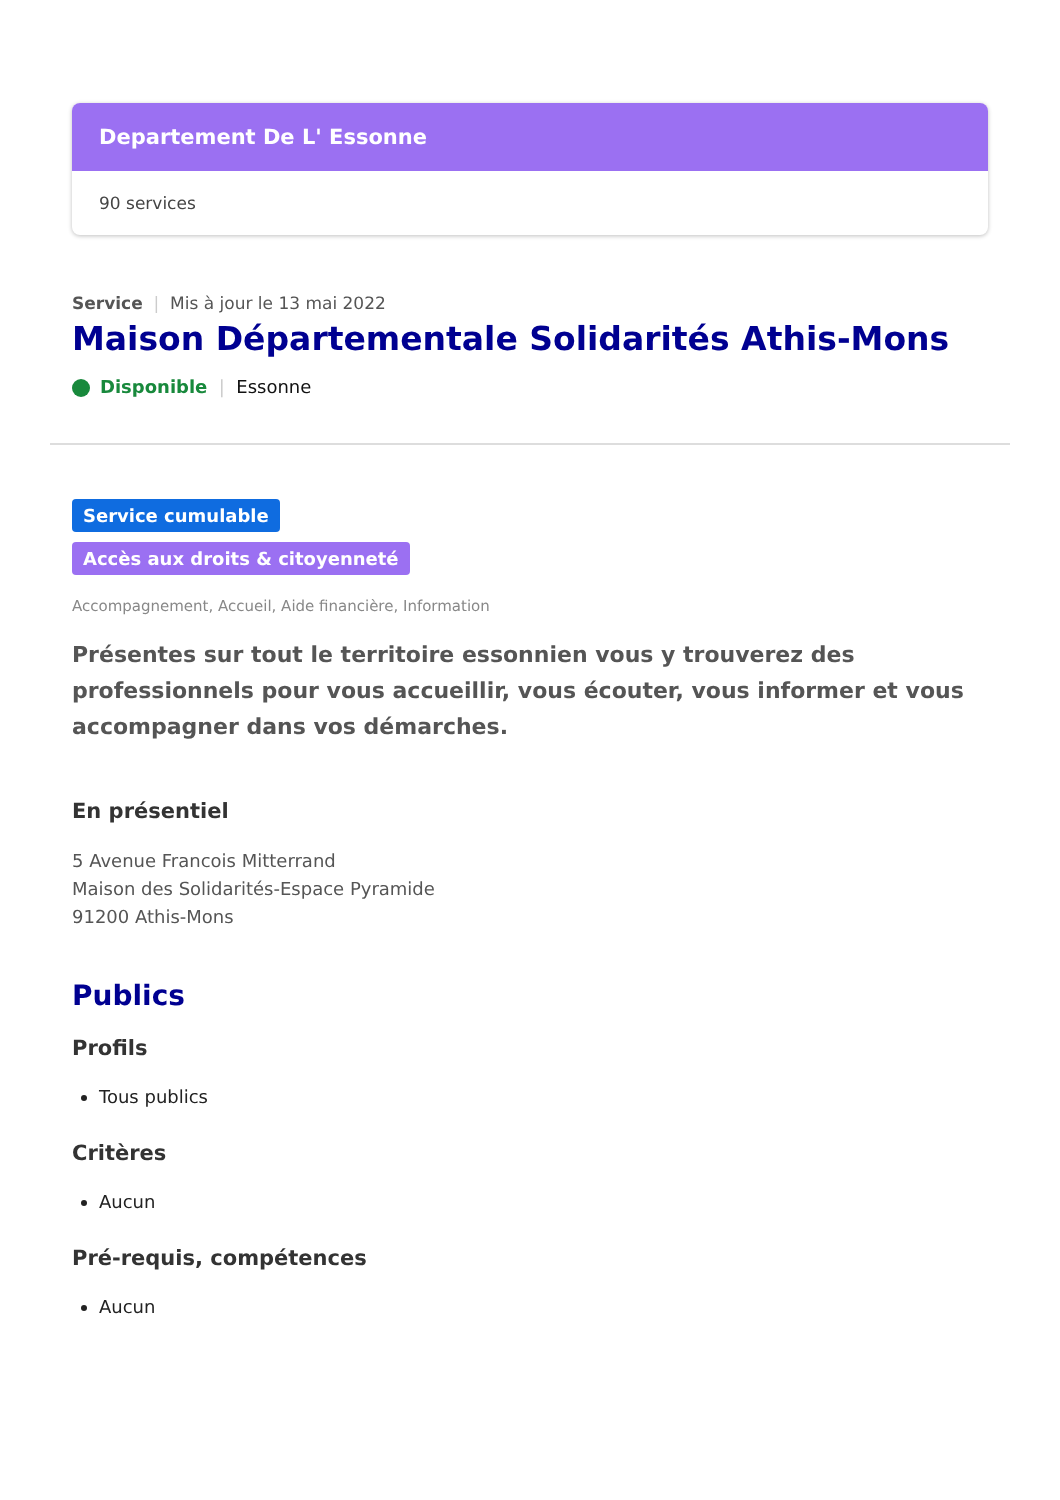Departement De L' Essonne
90 services
Service | Mis à jour le 13 mai 2022
Maison Départementale Solidarités Athis-Mons
Disponible | Essonne
Service cumulable
Accès aux droits & citoyenneté
Accompagnement, Accueil, Aide financière, Information
Présentes sur tout le territoire essonnien vous y trouverez des professionnels pour vous accueillir, vous écouter, vous informer et vous accompagner dans vos démarches.
En présentiel
5 Avenue Francois Mitterrand
Maison des Solidarités-Espace Pyramide
91200 Athis-Mons
Publics
Profils
Tous publics
Critères
Aucun
Pré-requis, compétences
Aucun